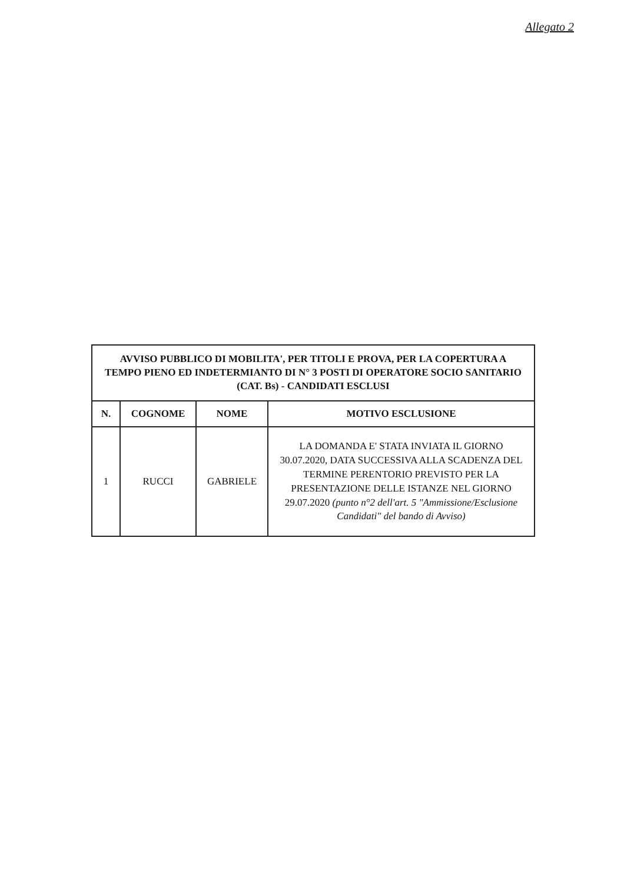Allegato 2
| AVVISO PUBBLICO DI MOBILITA', PER TITOLI E PROVA, PER LA COPERTURA A TEMPO PIENO ED INDETERMIANTO DI N° 3 POSTI DI OPERATORE SOCIO SANITARIO (CAT. Bs) - CANDIDATI ESCLUSI | | | |
| N. | COGNOME | NOME | MOTIVO ESCLUSIONE |
| 1 | RUCCI | GABRIELE | LA DOMANDA E' STATA INVIATA IL GIORNO 30.07.2020, DATA SUCCESSIVA ALLA SCADENZA DEL TERMINE PERENTORIO PREVISTO PER LA PRESENTAZIONE DELLE ISTANZE NEL GIORNO 29.07.2020 (punto n°2 dell'art. 5 "Ammissione/Esclusione Candidati" del bando di Avviso) |